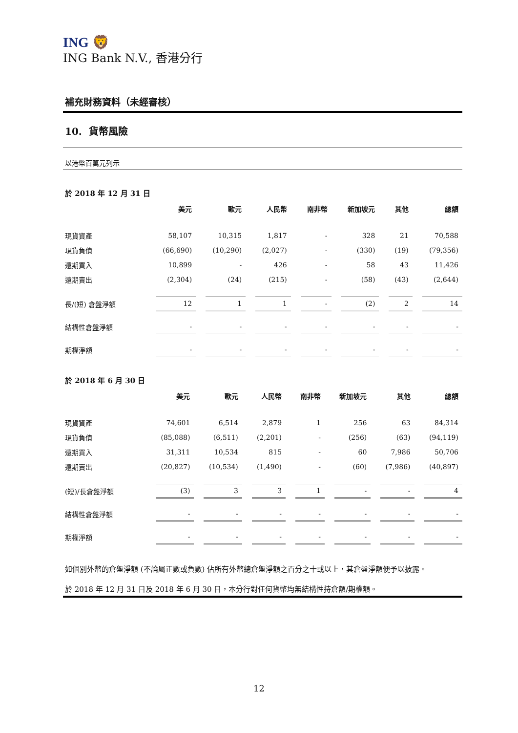ING 🦁
ING Bank N.V., 香港分行
補充財務資料（未經審核）
10. 貨幣風險
以港幣百萬元列示
於 2018 年 12 月 31 日
| | 美元 | 歐元 | 人民幣 | 南非幣 | 新加坡元 | 其他 | 總額 |
| --- | --- | --- | --- | --- | --- | --- | --- |
| 現貨資產 | 58,107 | 10,315 | 1,817 | - | 328 | 21 | 70,588 |
| 現貨負債 | (66,690) | (10,290) | (2,027) | - | (330) | (19) | (79,356) |
| 遠期買入 | 10,899 | - | 426 | - | 58 | 43 | 11,426 |
| 遠期賣出 | (2,304) | (24) | (215) | - | (58) | (43) | (2,644) |
| 長/(短) 倉盤淨額 | 12 | 1 | 1 | - | (2) | 2 | 14 |
| 結構性倉盤淨額 | - | - | - | - | - | - | - |
| 期權淨額 | - | - | - | - | - | - | - |
於 2018 年 6 月 30 日
| | 美元 | 歐元 | 人民幣 | 南非幣 | 新加坡元 | 其他 | 總額 |
| --- | --- | --- | --- | --- | --- | --- | --- |
| 現貨資產 | 74,601 | 6,514 | 2,879 | 1 | 256 | 63 | 84,314 |
| 現貨負債 | (85,088) | (6,511) | (2,201) | - | (256) | (63) | (94,119) |
| 遠期買入 | 31,311 | 10,534 | 815 | - | 60 | 7,986 | 50,706 |
| 遠期賣出 | (20,827) | (10,534) | (1,490) | - | (60) | (7,986) | (40,897) |
| (短)/長倉盤淨額 | (3) | 3 | 3 | 1 | - | - | 4 |
| 結構性倉盤淨額 | - | - | - | - | - | - | - |
| 期權淨額 | - | - | - | - | - | - | - |
如個別外幣的倉盤淨額 (不論屬正數或負數) 佔所有外幣總倉盤淨額之百分之十或以上，其倉盤淨額便予以披露。
於 2018 年 12 月 31 日及 2018 年 6 月 30 日，本分行對任何貨幣均無結構性持倉額/期權額。
12